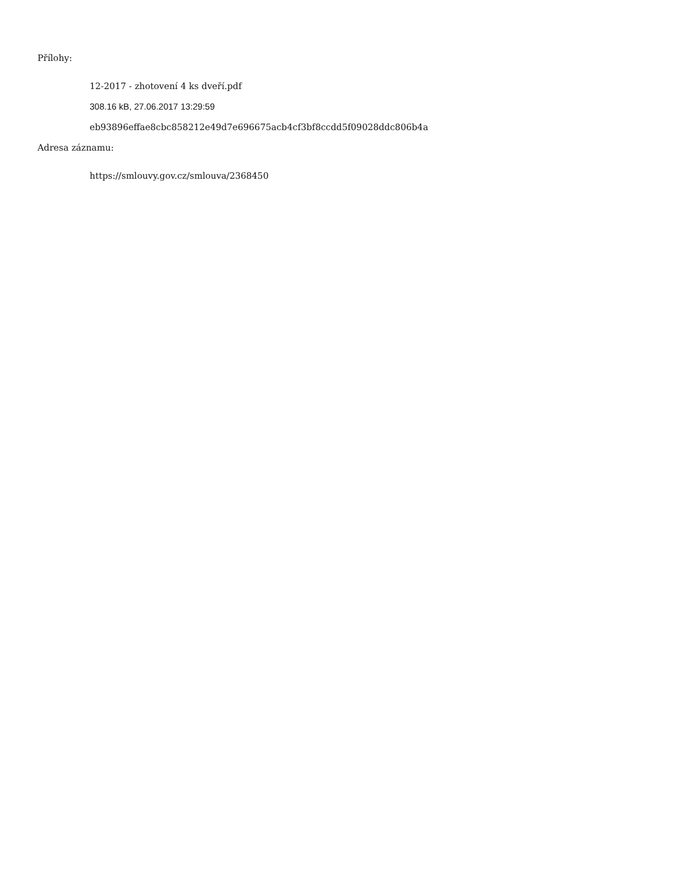Přílohy:
12-2017 - zhotovení 4 ks dveří.pdf
308.16 kB, 27.06.2017 13:29:59
eb93896effae8cbc858212e49d7e696675acb4cf3bf8ccdd5f09028ddc806b4a
Adresa záznamu:
https://smlouvy.gov.cz/smlouva/2368450